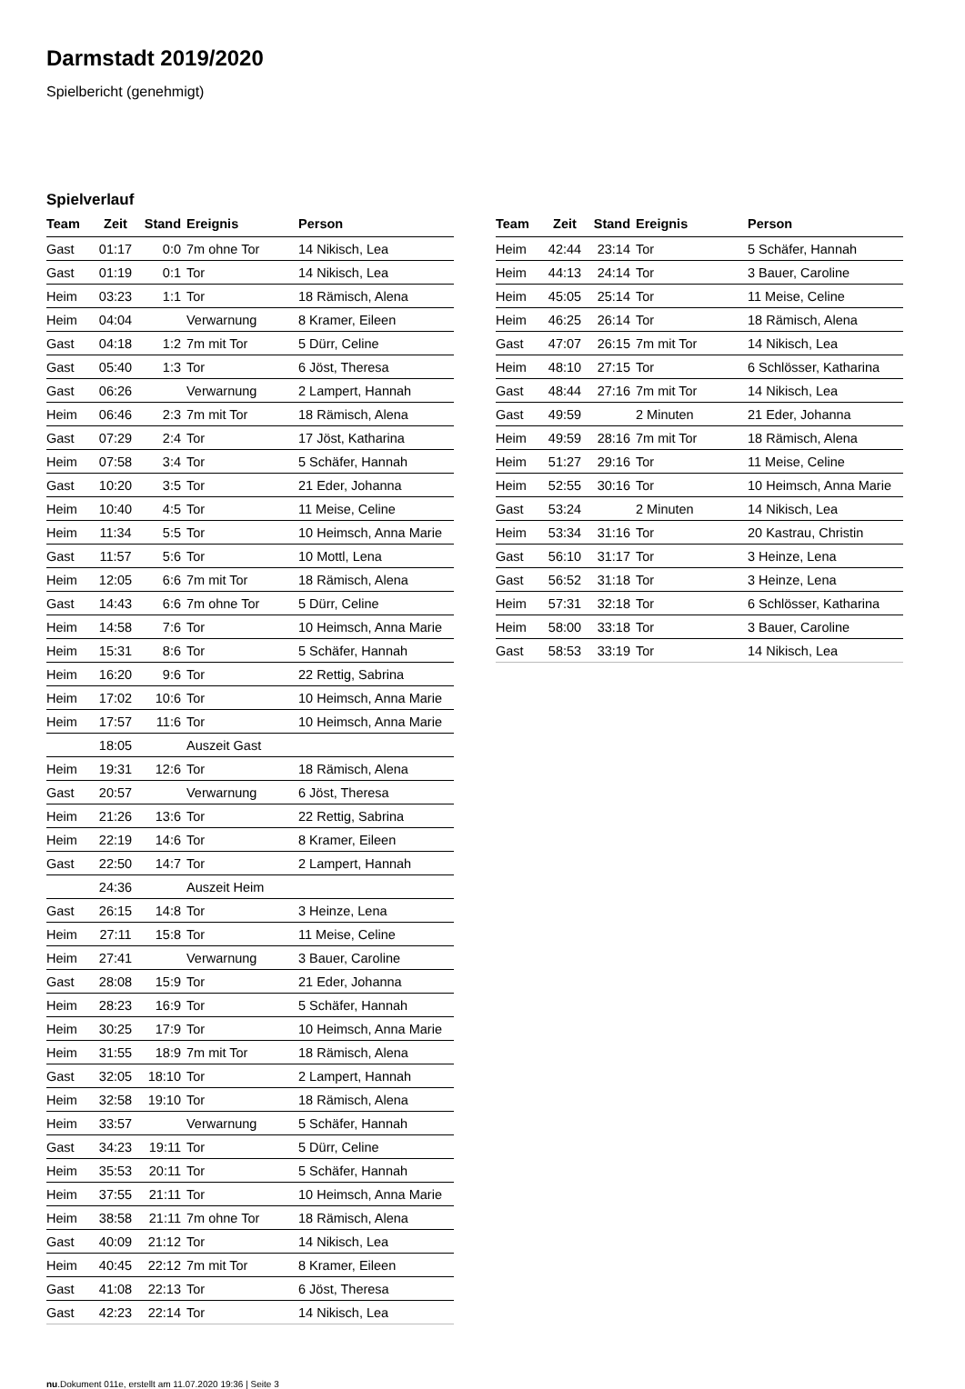Darmstadt 2019/2020
Spielbericht (genehmigt)
Spielverlauf
| Team | Zeit | Stand | Ereignis | Person |
| --- | --- | --- | --- | --- |
| Gast | 01:17 | 0:0 | 7m ohne Tor | 14 Nikisch, Lea |
| Gast | 01:19 | 0:1 | Tor | 14 Nikisch, Lea |
| Heim | 03:23 | 1:1 | Tor | 18 Rämisch, Alena |
| Heim | 04:04 | | Verwarnung | 8 Kramer, Eileen |
| Gast | 04:18 | 1:2 | 7m mit Tor | 5 Dürr, Celine |
| Gast | 05:40 | 1:3 | Tor | 6 Jöst, Theresa |
| Gast | 06:26 | | Verwarnung | 2 Lampert, Hannah |
| Heim | 06:46 | 2:3 | 7m mit Tor | 18 Rämisch, Alena |
| Gast | 07:29 | 2:4 | Tor | 17 Jöst, Katharina |
| Heim | 07:58 | 3:4 | Tor | 5 Schäfer, Hannah |
| Gast | 10:20 | 3:5 | Tor | 21 Eder, Johanna |
| Heim | 10:40 | 4:5 | Tor | 11 Meise, Celine |
| Heim | 11:34 | 5:5 | Tor | 10 Heimsch, Anna Marie |
| Gast | 11:57 | 5:6 | Tor | 10 Mottl, Lena |
| Heim | 12:05 | 6:6 | 7m mit Tor | 18 Rämisch, Alena |
| Gast | 14:43 | 6:6 | 7m ohne Tor | 5 Dürr, Celine |
| Heim | 14:58 | 7:6 | Tor | 10 Heimsch, Anna Marie |
| Heim | 15:31 | 8:6 | Tor | 5 Schäfer, Hannah |
| Heim | 16:20 | 9:6 | Tor | 22 Rettig, Sabrina |
| Heim | 17:02 | 10:6 | Tor | 10 Heimsch, Anna Marie |
| Heim | 17:57 | 11:6 | Tor | 10 Heimsch, Anna Marie |
| | 18:05 | | Auszeit Gast | |
| Heim | 19:31 | 12:6 | Tor | 18 Rämisch, Alena |
| Gast | 20:57 | | Verwarnung | 6 Jöst, Theresa |
| Heim | 21:26 | 13:6 | Tor | 22 Rettig, Sabrina |
| Heim | 22:19 | 14:6 | Tor | 8 Kramer, Eileen |
| Gast | 22:50 | 14:7 | Tor | 2 Lampert, Hannah |
| | 24:36 | | Auszeit Heim | |
| Gast | 26:15 | 14:8 | Tor | 3 Heinze, Lena |
| Heim | 27:11 | 15:8 | Tor | 11 Meise, Celine |
| Heim | 27:41 | | Verwarnung | 3 Bauer, Caroline |
| Gast | 28:08 | 15:9 | Tor | 21 Eder, Johanna |
| Heim | 28:23 | 16:9 | Tor | 5 Schäfer, Hannah |
| Heim | 30:25 | 17:9 | Tor | 10 Heimsch, Anna Marie |
| Heim | 31:55 | 18:9 | 7m mit Tor | 18 Rämisch, Alena |
| Gast | 32:05 | 18:10 | Tor | 2 Lampert, Hannah |
| Heim | 32:58 | 19:10 | Tor | 18 Rämisch, Alena |
| Heim | 33:57 | | Verwarnung | 5 Schäfer, Hannah |
| Gast | 34:23 | 19:11 | Tor | 5 Dürr, Celine |
| Heim | 35:53 | 20:11 | Tor | 5 Schäfer, Hannah |
| Heim | 37:55 | 21:11 | Tor | 10 Heimsch, Anna Marie |
| Heim | 38:58 | 21:11 | 7m ohne Tor | 18 Rämisch, Alena |
| Gast | 40:09 | 21:12 | Tor | 14 Nikisch, Lea |
| Heim | 40:45 | 22:12 | 7m mit Tor | 8 Kramer, Eileen |
| Gast | 41:08 | 22:13 | Tor | 6 Jöst, Theresa |
| Gast | 42:23 | 22:14 | Tor | 14 Nikisch, Lea |
| Team | Zeit | Stand | Ereignis | Person |
| --- | --- | --- | --- | --- |
| Heim | 42:44 | 23:14 | Tor | 5 Schäfer, Hannah |
| Heim | 44:13 | 24:14 | Tor | 3 Bauer, Caroline |
| Heim | 45:05 | 25:14 | Tor | 11 Meise, Celine |
| Heim | 46:25 | 26:14 | Tor | 18 Rämisch, Alena |
| Gast | 47:07 | 26:15 | 7m mit Tor | 14 Nikisch, Lea |
| Heim | 48:10 | 27:15 | Tor | 6 Schlösser, Katharina |
| Gast | 48:44 | 27:16 | 7m mit Tor | 14 Nikisch, Lea |
| Gast | 49:59 | | 2 Minuten | 21 Eder, Johanna |
| Heim | 49:59 | 28:16 | 7m mit Tor | 18 Rämisch, Alena |
| Heim | 51:27 | 29:16 | Tor | 11 Meise, Celine |
| Heim | 52:55 | 30:16 | Tor | 10 Heimsch, Anna Marie |
| Gast | 53:24 | | 2 Minuten | 14 Nikisch, Lea |
| Heim | 53:34 | 31:16 | Tor | 20 Kastrau, Christin |
| Gast | 56:10 | 31:17 | Tor | 3 Heinze, Lena |
| Gast | 56:52 | 31:18 | Tor | 3 Heinze, Lena |
| Heim | 57:31 | 32:18 | Tor | 6 Schlösser, Katharina |
| Heim | 58:00 | 33:18 | Tor | 3 Bauer, Caroline |
| Gast | 58:53 | 33:19 | Tor | 14 Nikisch, Lea |
nu.Dokument 011e, erstellt am 11.07.2020 19:36 | Seite 3